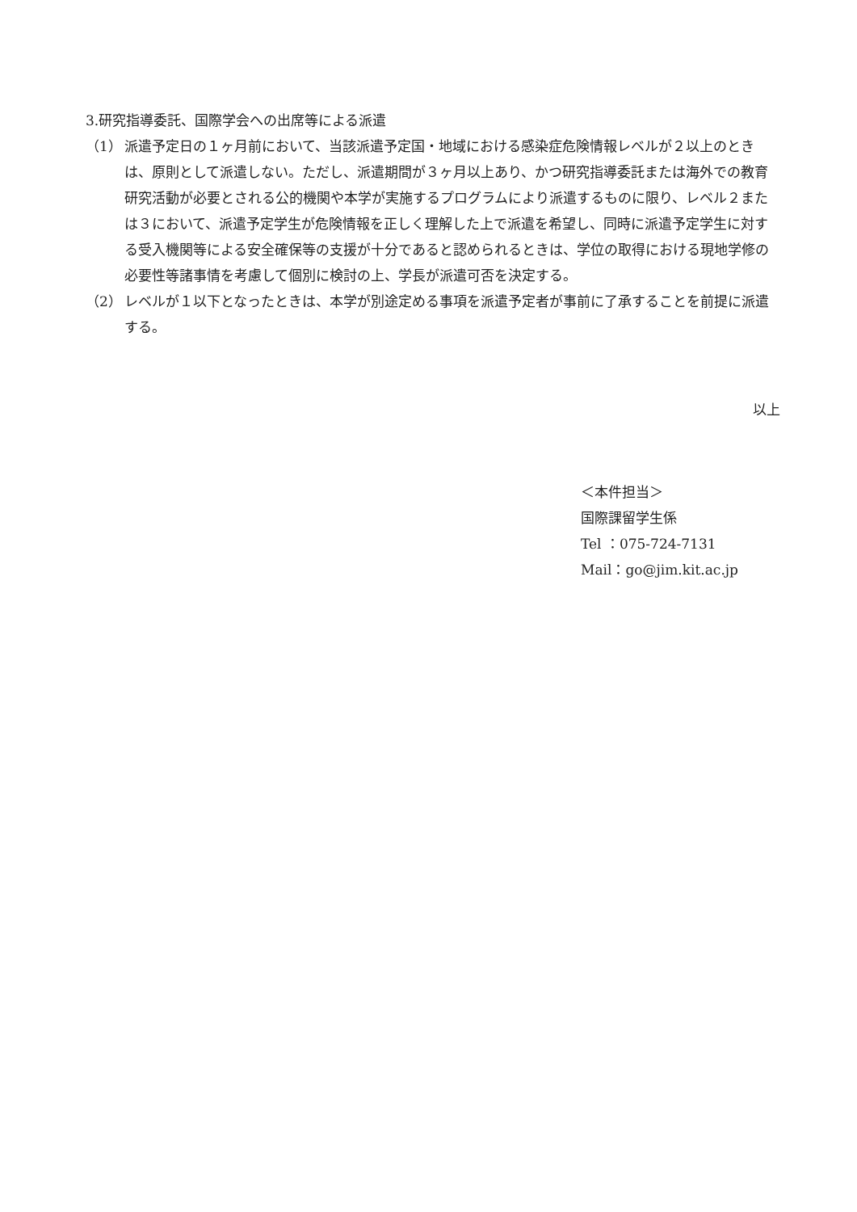3.研究指導委託、国際学会への出席等による派遣
（1） 派遣予定日の１ヶ月前において、当該派遣予定国・地域における感染症危険情報レベルが２以上のときは、原則として派遣しない。ただし、派遣期間が３ヶ月以上あり、かつ研究指導委託または海外での教育研究活動が必要とされる公的機関や本学が実施するプログラムにより派遣するものに限り、レベル２または３において、派遣予定学生が危険情報を正しく理解した上で派遣を希望し、同時に派遣予定学生に対する受入機関等による安全確保等の支援が十分であると認められるときは、学位の取得における現地学修の必要性等諸事情を考慮して個別に検討の上、学長が派遣可否を決定する。
（2） レベルが１以下となったときは、本学が別途定める事項を派遣予定者が事前に了承することを前提に派遣する。
以上
＜本件担当＞
国際課留学生係
Tel ：075-724-7131
Mail：go@jim.kit.ac.jp